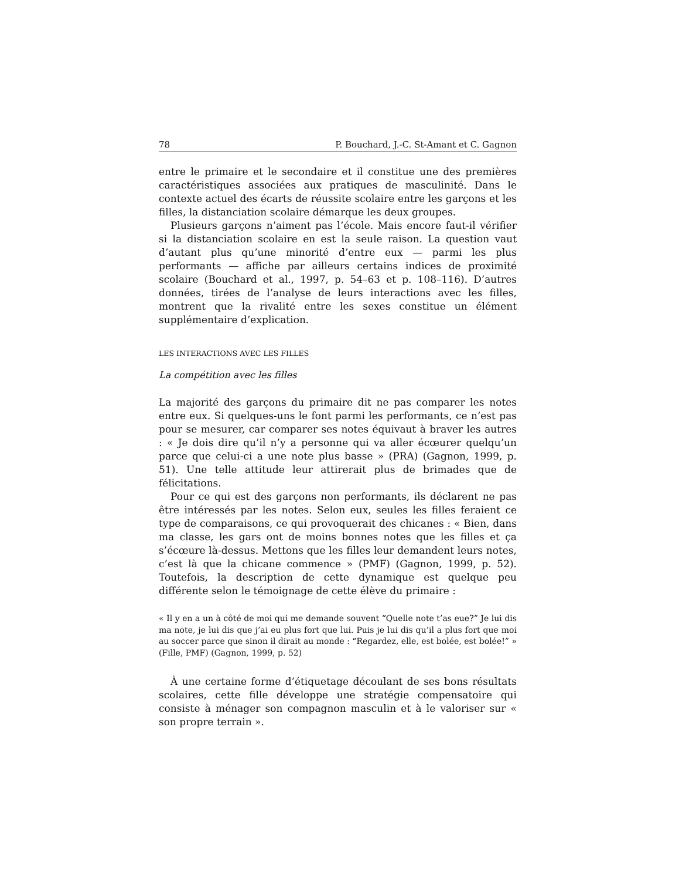78 P. Bouchard, J.-C. St-Amant et C. Gagnon
entre le primaire et le secondaire et il constitue une des premières caractéristiques associées aux pratiques de masculinité. Dans le contexte actuel des écarts de réussite scolaire entre les garçons et les filles, la distanciation scolaire démarque les deux groupes.
Plusieurs garçons n’aiment pas l’école. Mais encore faut-il vérifier si la distanciation scolaire en est la seule raison. La question vaut d’autant plus qu’une minorité d’entre eux — parmi les plus performants — affiche par ailleurs certains indices de proximité scolaire (Bouchard et al., 1997, p. 54–63 et p. 108–116). D’autres données, tirées de l’analyse de leurs interactions avec les filles, montrent que la rivalité entre les sexes constitue un élément supplémentaire d’explication.
LES INTERACTIONS AVEC LES FILLES
La compétition avec les filles
La majorité des garçons du primaire dit ne pas comparer les notes entre eux. Si quelques-uns le font parmi les performants, ce n’est pas pour se mesurer, car comparer ses notes équivaut à braver les autres : « Je dois dire qu’il n’y a personne qui va aller écœurer quelqu’un parce que celui-ci a une note plus basse » (PRA) (Gagnon, 1999, p. 51). Une telle attitude leur attirerait plus de brimades que de félicitations.
Pour ce qui est des garçons non performants, ils déclarent ne pas être intéressés par les notes. Selon eux, seules les filles feraient ce type de comparaisons, ce qui provoquerait des chicanes : « Bien, dans ma classe, les gars ont de moins bonnes notes que les filles et ça s’écœure là-dessus. Mettons que les filles leur demandent leurs notes, c’est là que la chicane commence » (PMF) (Gagnon, 1999, p. 52). Toutefois, la description de cette dynamique est quelque peu différente selon le témoignage de cette élève du primaire :
« Il y en a un à côté de moi qui me demande souvent “Quelle note t’as eue?” Je lui dis ma note, je lui dis que j’ai eu plus fort que lui. Puis je lui dis qu’il a plus fort que moi au soccer parce que sinon il dirait au monde : “Regardez, elle, est bolée, est bolée!” » (Fille, PMF) (Gagnon, 1999, p. 52)
À une certaine forme d’étiquetage découlant de ses bons résultats scolaires, cette fille développe une stratégie compensatoire qui consiste à ménager son compagnon masculin et à le valoriser sur « son propre terrain ».